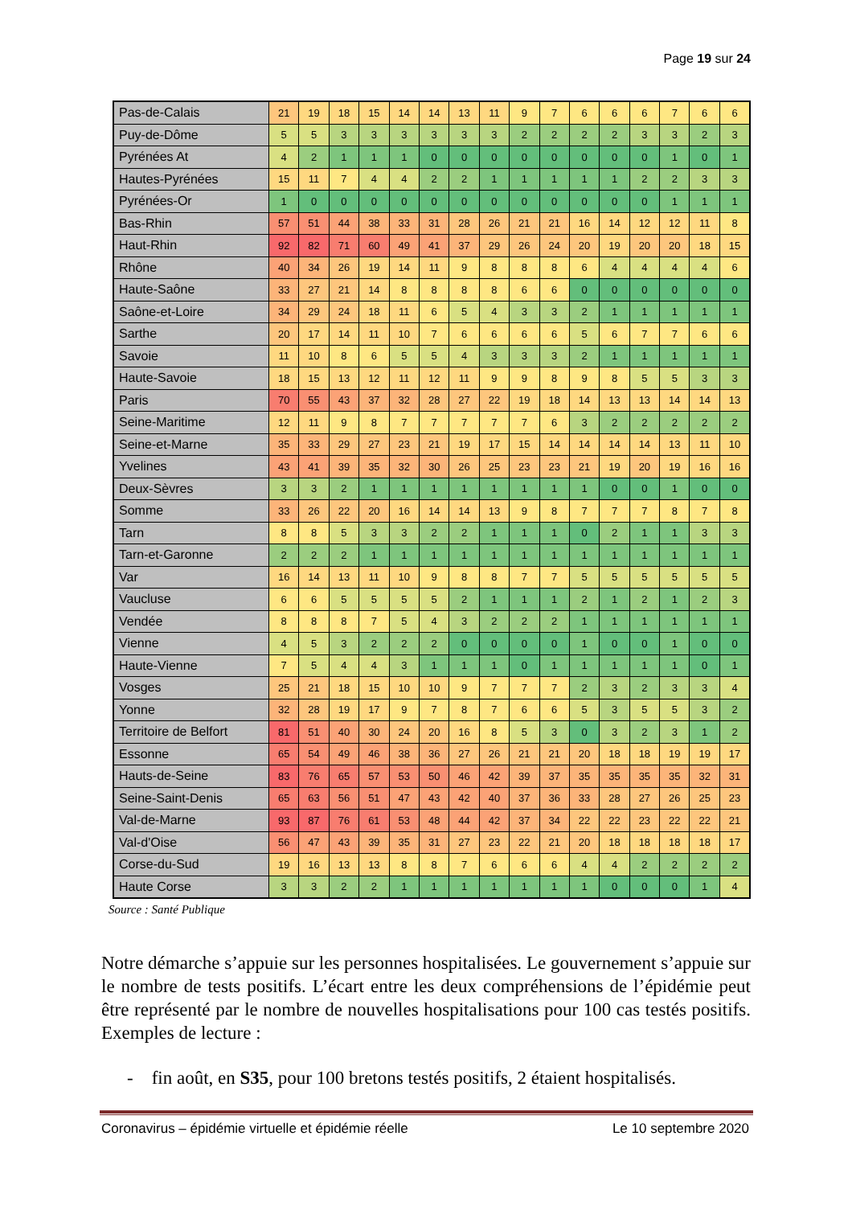Page 19 sur 24
| Pas-de-Calais | 21 | 19 | 18 | 15 | 14 | 14 | 13 | 11 | 9 | 7 | 6 | 6 | 6 | 7 | 6 | 6 |
| Puy-de-Dôme | 5 | 5 | 3 | 3 | 3 | 3 | 3 | 3 | 2 | 2 | 2 | 2 | 3 | 3 | 2 | 3 |
| Pyrénées At | 4 | 2 | 1 | 1 | 1 | 0 | 0 | 0 | 0 | 0 | 0 | 0 | 0 | 1 | 0 | 1 |
| Hautes-Pyrénées | 15 | 11 | 7 | 4 | 4 | 2 | 2 | 1 | 1 | 1 | 1 | 1 | 2 | 2 | 3 | 3 |
| Pyrénées-Or | 1 | 0 | 0 | 0 | 0 | 0 | 0 | 0 | 0 | 0 | 0 | 0 | 0 | 1 | 1 | 1 |
| Bas-Rhin | 57 | 51 | 44 | 38 | 33 | 31 | 28 | 26 | 21 | 21 | 16 | 14 | 12 | 12 | 11 | 8 |
| Haut-Rhin | 92 | 82 | 71 | 60 | 49 | 41 | 37 | 29 | 26 | 24 | 20 | 19 | 20 | 20 | 18 | 15 |
| Rhône | 40 | 34 | 26 | 19 | 14 | 11 | 9 | 8 | 8 | 8 | 6 | 4 | 4 | 4 | 4 | 6 |
| Haute-Saône | 33 | 27 | 21 | 14 | 8 | 8 | 8 | 8 | 6 | 6 | 0 | 0 | 0 | 0 | 0 | 0 |
| Saône-et-Loire | 34 | 29 | 24 | 18 | 11 | 6 | 5 | 4 | 3 | 3 | 2 | 1 | 1 | 1 | 1 | 1 |
| Sarthe | 20 | 17 | 14 | 11 | 10 | 7 | 6 | 6 | 6 | 6 | 5 | 6 | 7 | 7 | 6 | 6 |
| Savoie | 11 | 10 | 8 | 6 | 5 | 5 | 4 | 3 | 3 | 3 | 2 | 1 | 1 | 1 | 1 | 1 |
| Haute-Savoie | 18 | 15 | 13 | 12 | 11 | 12 | 11 | 9 | 9 | 8 | 9 | 8 | 5 | 5 | 3 | 3 |
| Paris | 70 | 55 | 43 | 37 | 32 | 28 | 27 | 22 | 19 | 18 | 14 | 13 | 13 | 14 | 14 | 13 |
| Seine-Maritime | 12 | 11 | 9 | 8 | 7 | 7 | 7 | 7 | 7 | 6 | 3 | 2 | 2 | 2 | 2 | 2 |
| Seine-et-Marne | 35 | 33 | 29 | 27 | 23 | 21 | 19 | 17 | 15 | 14 | 14 | 14 | 14 | 13 | 11 | 10 |
| Yvelines | 43 | 41 | 39 | 35 | 32 | 30 | 26 | 25 | 23 | 23 | 21 | 19 | 20 | 19 | 16 | 16 |
| Deux-Sèvres | 3 | 3 | 2 | 1 | 1 | 1 | 1 | 1 | 1 | 1 | 1 | 0 | 0 | 1 | 0 | 0 |
| Somme | 33 | 26 | 22 | 20 | 16 | 14 | 14 | 13 | 9 | 8 | 7 | 7 | 7 | 8 | 7 | 8 |
| Tarn | 8 | 8 | 5 | 3 | 3 | 2 | 2 | 1 | 1 | 1 | 0 | 2 | 1 | 1 | 3 | 3 |
| Tarn-et-Garonne | 2 | 2 | 2 | 1 | 1 | 1 | 1 | 1 | 1 | 1 | 1 | 1 | 1 | 1 | 1 | 1 |
| Var | 16 | 14 | 13 | 11 | 10 | 9 | 8 | 8 | 7 | 7 | 5 | 5 | 5 | 5 | 5 | 5 |
| Vaucluse | 6 | 6 | 5 | 5 | 5 | 5 | 2 | 1 | 1 | 1 | 2 | 1 | 2 | 1 | 2 | 3 |
| Vendée | 8 | 8 | 8 | 7 | 5 | 4 | 3 | 2 | 2 | 2 | 1 | 1 | 1 | 1 | 1 | 1 |
| Vienne | 4 | 5 | 3 | 2 | 2 | 2 | 0 | 0 | 0 | 0 | 1 | 0 | 0 | 1 | 0 | 0 |
| Haute-Vienne | 7 | 5 | 4 | 4 | 3 | 1 | 1 | 1 | 0 | 1 | 1 | 1 | 1 | 1 | 0 | 1 |
| Vosges | 25 | 21 | 18 | 15 | 10 | 10 | 9 | 7 | 7 | 7 | 2 | 3 | 2 | 3 | 3 | 4 |
| Yonne | 32 | 28 | 19 | 17 | 9 | 7 | 8 | 7 | 6 | 6 | 5 | 3 | 5 | 5 | 3 | 2 |
| Territoire de Belfort | 81 | 51 | 40 | 30 | 24 | 20 | 16 | 8 | 5 | 3 | 0 | 3 | 2 | 3 | 1 | 2 |
| Essonne | 65 | 54 | 49 | 46 | 38 | 36 | 27 | 26 | 21 | 21 | 20 | 18 | 18 | 19 | 19 | 17 |
| Hauts-de-Seine | 83 | 76 | 65 | 57 | 53 | 50 | 46 | 42 | 39 | 37 | 35 | 35 | 35 | 35 | 32 | 31 |
| Seine-Saint-Denis | 65 | 63 | 56 | 51 | 47 | 43 | 42 | 40 | 37 | 36 | 33 | 28 | 27 | 26 | 25 | 23 |
| Val-de-Marne | 93 | 87 | 76 | 61 | 53 | 48 | 44 | 42 | 37 | 34 | 22 | 22 | 23 | 22 | 22 | 21 |
| Val-d'Oise | 56 | 47 | 43 | 39 | 35 | 31 | 27 | 23 | 22 | 21 | 20 | 18 | 18 | 18 | 18 | 17 |
| Corse-du-Sud | 19 | 16 | 13 | 13 | 8 | 8 | 7 | 6 | 6 | 6 | 4 | 4 | 2 | 2 | 2 | 2 |
| Haute Corse | 3 | 3 | 2 | 2 | 1 | 1 | 1 | 1 | 1 | 1 | 1 | 0 | 0 | 0 | 1 | 4 |
Source : Santé Publique
Notre démarche s’appuie sur les personnes hospitalisées. Le gouvernement s’appuie sur le nombre de tests positifs. L’écart entre les deux compréhensions de l’épidémie peut être représenté par le nombre de nouvelles hospitalisations pour 100 cas testés positifs. Exemples de lecture :
- fin août, en S35, pour 100 bretons testés positifs, 2 étaient hospitalisés.
Coronavirus – épidémie virtuelle et épidémie réelle Le 10 septembre 2020